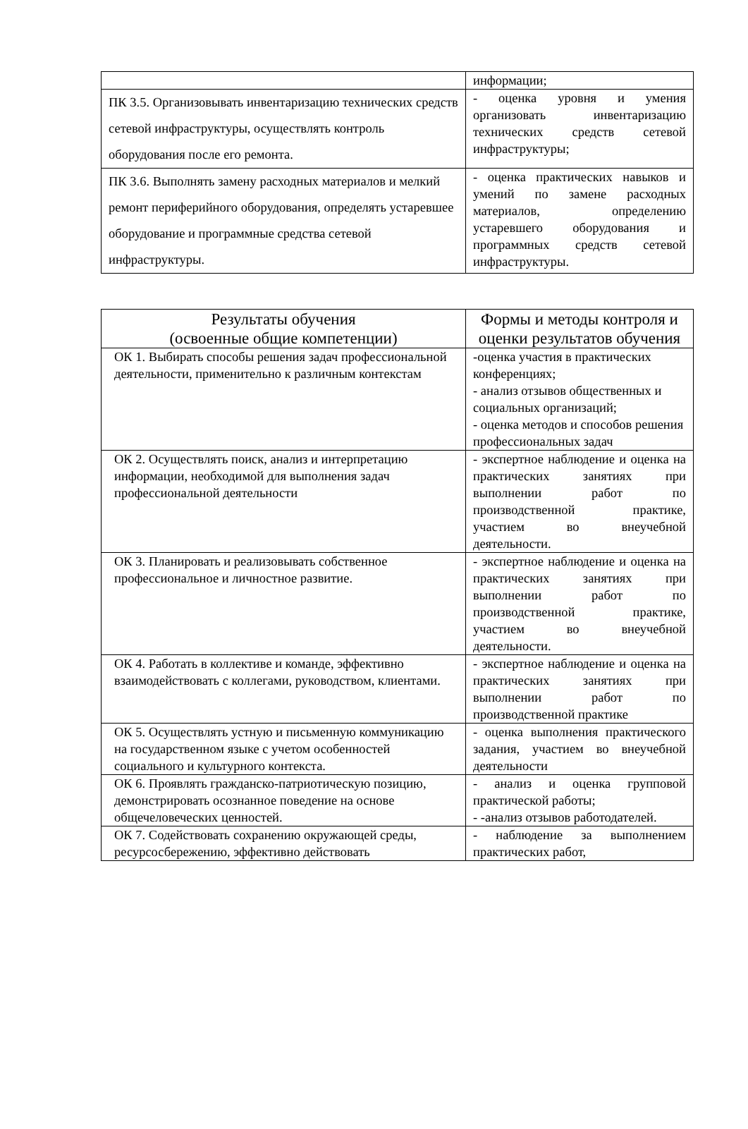| | информации; |
| ПК 3.5. Организовывать инвентаризацию технических средств сетевой инфраструктуры, осуществлять контроль оборудования после его ремонта. | - оценка уровня и умения организовать инвентаризацию технических средств сетевой инфраструктуры; |
| ПК 3.6. Выполнять замену расходных материалов и мелкий ремонт периферийного оборудования, определять устаревшее оборудование и программные средства сетевой инфраструктуры. | - оценка практических навыков и умений по замене расходных материалов, определению устаревшего оборудования и программных средств сетевой инфраструктуры. |
| Результаты обучения (освоенные общие компетенции) | Формы и методы контроля и оценки результатов обучения |
| --- | --- |
| ОК 1. Выбирать способы решения задач профессиональной деятельности, применительно к различным контекстам | -оценка участия в практических конференциях; - анализ отзывов общественных и социальных организаций; - оценка методов и способов решения профессиональных задач |
| ОК 2. Осуществлять поиск, анализ и интерпретацию информации, необходимой для выполнения задач профессиональной деятельности | - экспертное наблюдение и оценка на практических занятиях при выполнении работ по производственной практике, участием во внеучебной деятельности. |
| ОК 3. Планировать и реализовывать собственное профессиональное и личностное развитие. | - экспертное наблюдение и оценка на практических занятиях при выполнении работ по производственной практике, участием во внеучебной деятельности. |
| ОК 4. Работать в коллективе и команде, эффективно взаимодействовать с коллегами, руководством, клиентами. | - экспертное наблюдение и оценка на практических занятиях при выполнении работ по производственной практике |
| ОК 5. Осуществлять устную и письменную коммуникацию на государственном языке с учетом особенностей социального и культурного контекста. | - оценка выполнения практического задания, участием во внеучебной деятельности |
| ОК 6. Проявлять гражданско-патриотическую позицию, демонстрировать осознанное поведение на основе общечеловеческих ценностей. | - анализ и оценка групповой практической работы; - -анализ отзывов работодателей. |
| ОК 7. Содействовать сохранению окружающей среды, ресурсосбережению, эффективно действовать | - наблюдение за выполнением практических работ, |